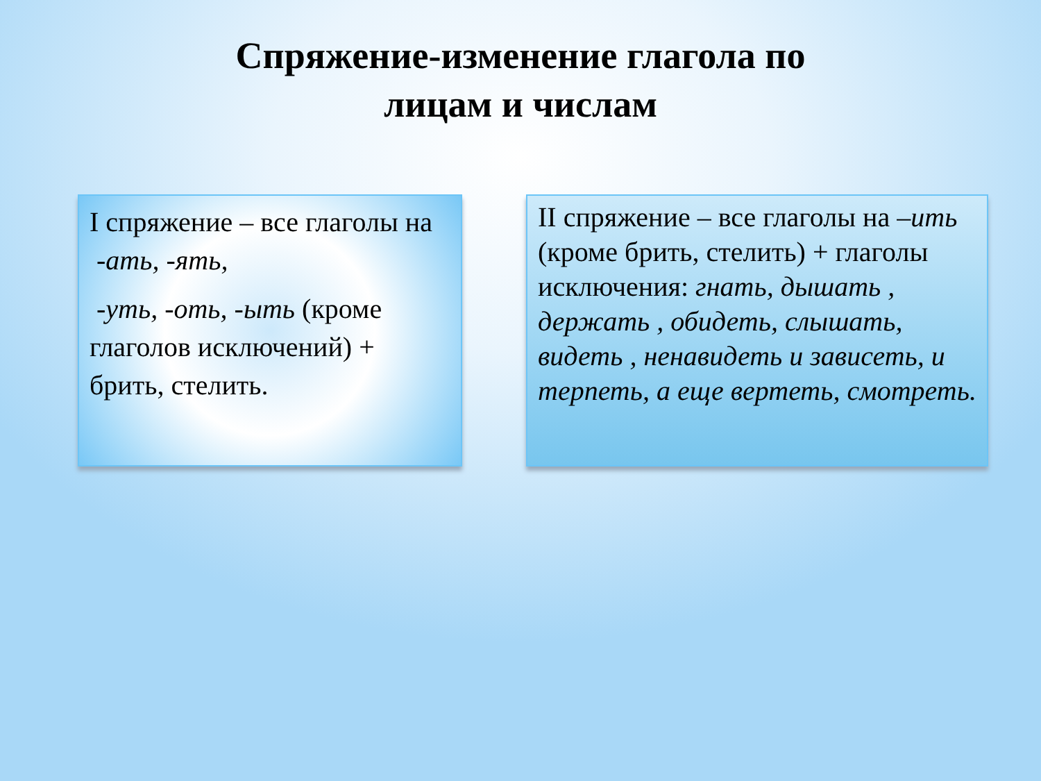Спряжение-изменение глагола по
лицам и числам
I спряжение – все глаголы на -ать, -ять,
-уть, -оть, -ыть (кроме глаголов исключений) + брить, стелить.
II спряжение – все глаголы на –ить (кроме брить, стелить) + глаголы исключения: гнать, дышать , держать , обидеть, слышать, видеть , ненавидеть и зависеть, и терпеть, а еще вертеть, смотреть.